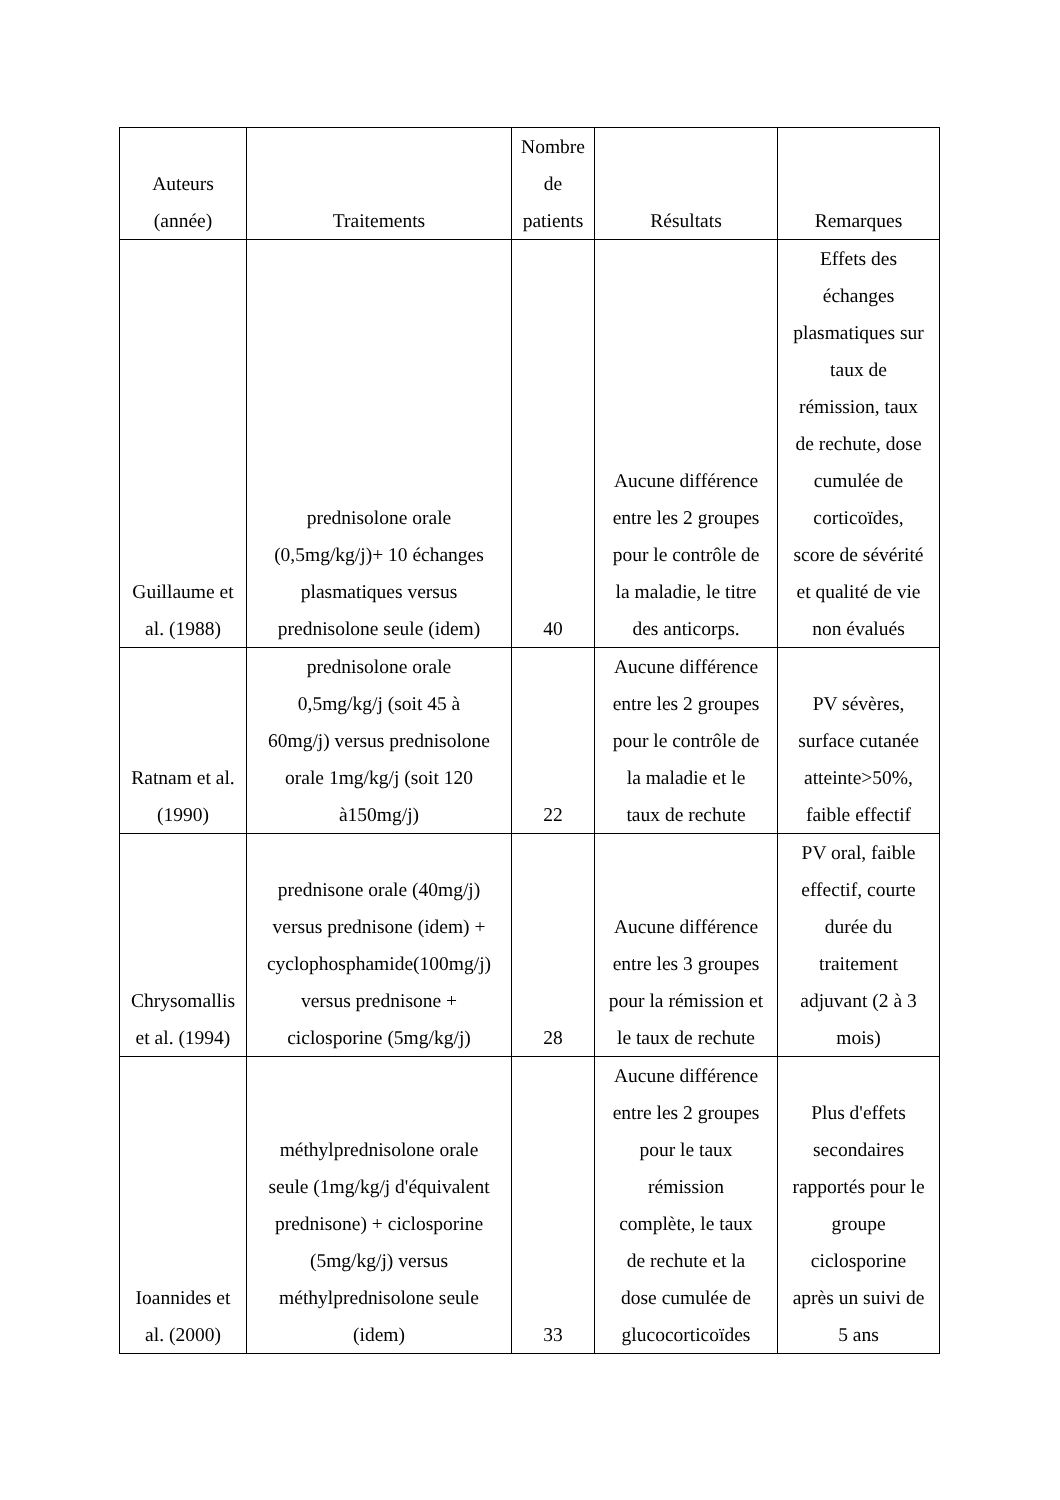| Auteurs (année) | Traitements | Nombre de patients | Résultats | Remarques |
| --- | --- | --- | --- | --- |
| Guillaume et al. (1988) | prednisolone orale (0,5mg/kg/j)+ 10 échanges plasmatiques versus prednisolone seule (idem) | 40 | Aucune différence entre les 2 groupes pour le contrôle de la maladie, le titre des anticorps. | Effets des échanges plasmatiques sur taux de rémission, taux de rechute, dose cumulée de corticoïdes, score de sévérité et qualité de vie non évalués |
| Ratnam et al. (1990) | prednisolone orale 0,5mg/kg/j (soit 45 à 60mg/j) versus prednisolone orale 1mg/kg/j (soit 120 à150mg/j) | 22 | Aucune différence entre les 2 groupes pour le contrôle de la maladie et le taux de rechute | PV sévères, surface cutanée atteinte>50%, faible effectif |
| Chrysomallis et al. (1994) | prednisone orale (40mg/j) versus prednisone (idem) + cyclophosphamide(100mg/j) versus prednisone + ciclosporine (5mg/kg/j) | 28 | Aucune différence entre les 3 groupes pour la rémission et le taux de rechute | PV oral, faible effectif, courte durée du traitement adjuvant (2 à 3 mois) |
| Ioannides et al. (2000) | méthylprednisolone orale seule (1mg/kg/j d'équivalent prednisone) + ciclosporine (5mg/kg/j) versus méthylprednisolone seule (idem) | 33 | Aucune différence entre les 2 groupes pour le taux rémission complète, le taux de rechute et la dose cumulée de glucocorticoïdes | Plus d'effets secondaires rapportés pour le groupe ciclosporine après un suivi de 5 ans |